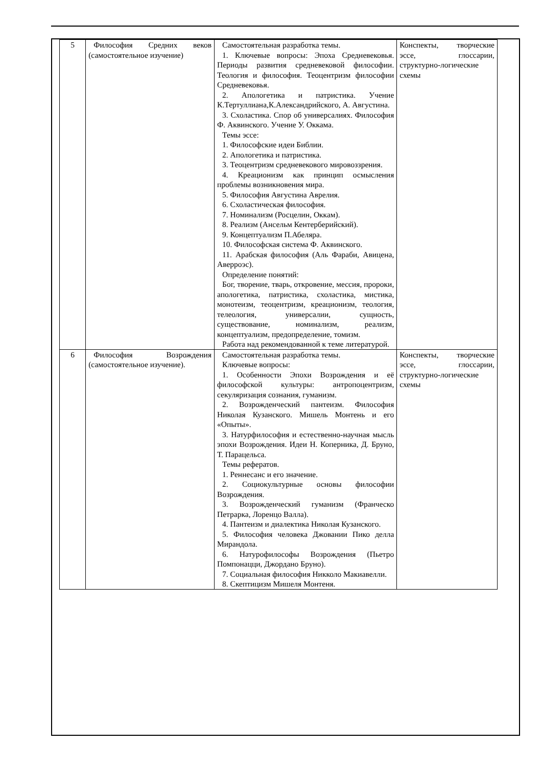| 5 | Философия Средних веков (самостоятельное изучение) | Самостоятельная разработка темы. 1. Ключевые вопросы: Эпоха Средневековья. Периоды развития средневековой философии. Теология и философия. Теоцентризм философии Средневековья. 2. Апологетика и патристика. Учение К.Тертуллиана,К.Александрийского, А. Августина. 3. Схоластика. Спор об универсалиях. Философия Ф. Аквинского. Учение У. Оккама. Темы эссе: 1. Философские идеи Библии. 2. Апологетика и патристика. 3. Теоцентризм средневекового мировоззрения. 4. Креационизм как принцип осмысления проблемы возникновения мира. 5. Философия Августина Аврелия. 6. Схоластическая философия. 7. Номинализм (Росцелин, Оккам). 8. Реализм (Ансельм Кентерберийский). 9. Концептуализм П.Абеляра. 10. Философская система Ф. Аквинского. 11. Арабская философия (Аль Фараби, Авицена, Аверроэс). Определение понятий: Бог, творение, тварь, откровение, мессия, пророки, апологетика, патристика, схоластика, мистика, монотеизм, теоцентризм, креационизм, теология, телеология, универсалии, сущность, существование, номинализм, реализм, концептуализм, предопределение, томизм. Работа над рекомендованной к теме литературой. | Конспекты, творческие эссе, глоссарии, структурно-логические схемы |
| 6 | Философия Возрождения (самостоятельное изучение). | Самостоятельная разработка темы. Ключевые вопросы: 1. Особенности Эпохи Возрождения и её философской культуры: антропоцентризм, секуляризация сознания, гуманизм. 2. Возрожденческий пантеизм. Философия Николая Кузанского. Мишель Монтень и его «Опыты». 3. Натурфилософия и естественно-научная мысль эпохи Возрождения. Идеи Н. Коперника, Д. Бруно, Т. Парацельса. Темы рефератов. 1. Реннесанс и его значение. 2. Социокультурные основы философии Возрождения. 3. Возрожденческий гуманизм (Франческо Петрарка, Лоренцо Валла). 4. Пантеизм и диалектика Николая Кузанского. 5. Философия человека Джовании Пико делла Мирандола. 6. Натурофилософы Возрождения (Пьетро Помпонацци, Джордано Бруно). 7. Социальная философия Никколо Макиавелли. 8. Скептицизм Мишеля Монтеня. | Конспекты, творческие эссе, глоссарии, структурно-логические схемы |